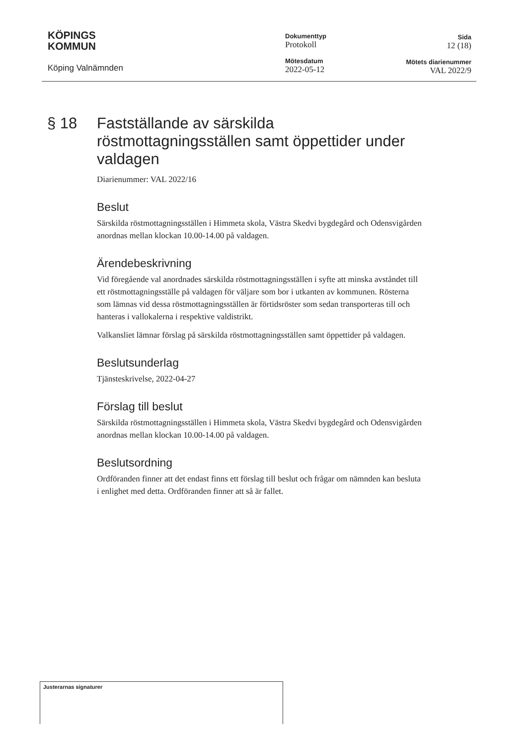KÖPINGS
KOMMUN
Köping Valnämnden
Dokumenttyp
Protokoll
Mötesdatum
2022-05-12
Sida
12 (18)
Mötets diarienummer
VAL 2022/9
§ 18 Fastställande av särskilda röstmottagningsställen samt öppettider under valdagen
Diarienummer: VAL 2022/16
Beslut
Särskilda röstmottagningsställen i Himmeta skola, Västra Skedvi bygdegård och Odensvigården anordnas mellan klockan 10.00-14.00 på valdagen.
Ärendebeskrivning
Vid föregående val anordnades särskilda röstmottagningsställen i syfte att minska avståndet till ett röstmottagningsställe på valdagen för väljare som bor i utkanten av kommunen. Rösterna som lämnas vid dessa röstmottagningsställen är förtidsröster som sedan transporteras till och hanteras i vallokalerna i respektive valdistrikt.
Valkansliet lämnar förslag på särskilda röstmottagningsställen samt öppettider på valdagen.
Beslutsunderlag
Tjänsteskrivelse, 2022-04-27
Förslag till beslut
Särskilda röstmottagningsställen i Himmeta skola, Västra Skedvi bygdegård och Odensvigården anordnas mellan klockan 10.00-14.00 på valdagen.
Beslutsordning
Ordföranden finner att det endast finns ett förslag till beslut och frågar om nämnden kan besluta i enlighet med detta. Ordföranden finner att så är fallet.
Justerarnas signaturer